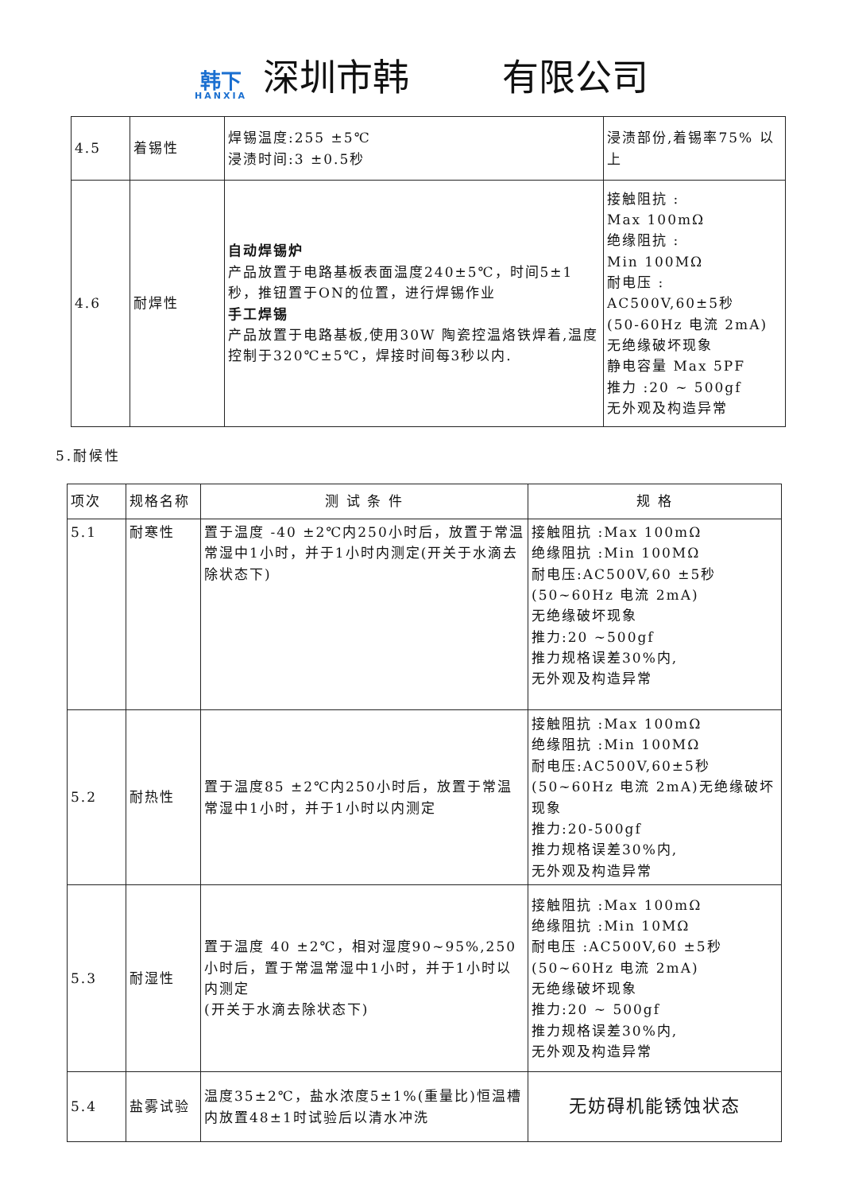韩下
HANXIA
深圳市韩 有限公司
| 4.5 | 着锡性 | 焊锡温度:255 ±5℃ 浸渍时间:3 ±0.5秒 | 浸渍部份,着锡率75% 以上 |
| 4.6 | 耐焊性 | 自动焊锡炉 产品放置于电路基板表面温度240±5℃，时间5±1秒，推钮置于ON的位置，进行焊锡作业 手工焊锡 产品放置于电路基板,使用30W 陶瓷控温烙铁焊着,温度控制于320℃±5℃，焊接时间每3秒以内. | 接触阻抗 : Max 100mΩ 绝缘阻抗 : Min 100MΩ 耐电压 : AC500V,60±5秒 (50-60Hz 电流 2mA) 无绝缘破坏现象 静电容量 Max 5PF 推力 :20 ~ 500gf 无外观及构造异常 |
5.耐候性
| 项次 | 规格名称 | 测 试 条 件 | 规 格 |
| 5.1 | 耐寒性 | 置于温度 -40 ±2℃内250小时后，放置于常温常湿中1小时，并于1小时内测定(开关于水滴去除状态下) | 接触阻抗 :Max 100mΩ 绝缘阻抗 :Min 100MΩ 耐电压:AC500V,60 ±5秒 (50~60Hz 电流 2mA) 无绝缘破坏现象 推力:20 ~500gf 推力规格误差30%内, 无外观及构造异常 |
| 5.2 | 耐热性 | 置于温度85 ±2℃内250小时后，放置于常温常湿中1小时，并于1小时以内测定 | 接触阻抗 :Max 100mΩ 绝缘阻抗 :Min 100MΩ 耐电压:AC500V,60±5秒 (50~60Hz 电流 2mA)无绝缘破坏现象 推力:20-500gf 推力规格误差30%内, 无外观及构造异常 |
| 5.3 | 耐湿性 | 置于温度 40 ±2℃，相对湿度90~95%,250小时后，置于常温常湿中1小时，并于1小时以内测定 (开关于水滴去除状态下) | 接触阻抗 :Max 100mΩ 绝缘阻抗 :Min 10MΩ 耐电压 :AC500V,60 ±5秒 (50~60Hz 电流 2mA) 无绝缘破坏现象 推力:20 ~ 500gf 推力规格误差30%内, 无外观及构造异常 |
| 5.4 | 盐雾试验 | 温度35±2℃，盐水浓度5±1%(重量比)恒温槽内放置48±1时试验后以清水冲洗 | 无妨碍机能锈蚀状态 |